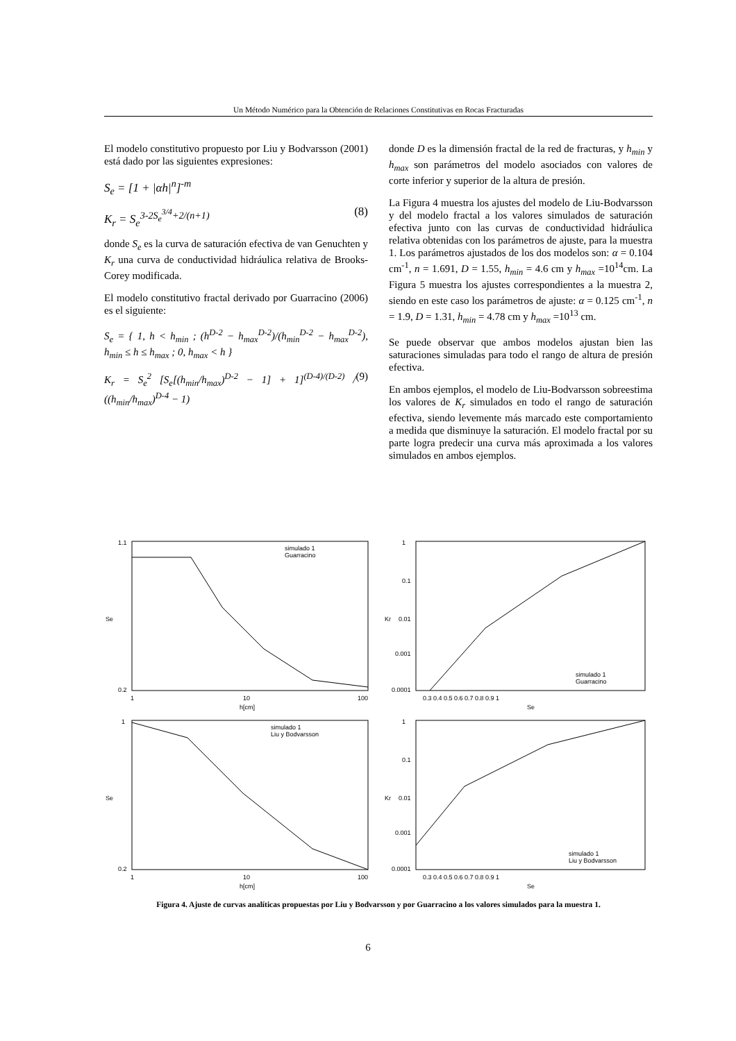Un Método Numérico para la Obtención de Relaciones Constitutivas en Rocas Fracturadas
El modelo constitutivo propuesto por Liu y Bodvarsson (2001) está dado por las siguientes expresiones:
S<sub>e</sub> = [1 + |αh|<sup>n</sup>]<sup>-m</sup>
K<sub>r</sub> = S<sub>e</sub><sup>3-2S<sub>e</sub><sup>3/4</sup>+2/(n+1)</sup> (8)
donde S<sub>e</sub> es la curva de saturación efectiva de van Genuchten y K<sub>r</sub> una curva de conductividad hidráulica relativa de Brooks-Corey modificada.
El modelo constitutivo fractal derivado por Guarracino (2006) es el siguiente:
S<sub>e</sub> = { 1, h < h<sub>min</sub> ; (h<sup>D-2</sup> − h<sub>max</sub><sup>D-2</sup>)/(h<sub>min</sub><sup>D-2</sup> − h<sub>max</sub><sup>D-2</sup>), h<sub>min</sub> ≤ h ≤ h<sub>max</sub> ; 0, h<sub>max</sub> < h }
K<sub>r</sub> = S<sub>e</sub><sup>2</sup> [S<sub>e</sub>[(h<sub>min</sub>/h<sub>max</sub>)<sup>D-2</sup> − 1] + 1]<sup>(D-4)/(D-2)</sup> / ((h<sub>min</sub>/h<sub>max</sub>)<sup>D-4</sup> − 1) (9)
donde D es la dimensión fractal de la red de fracturas, y h<sub>min</sub> y h<sub>max</sub> son parámetros del modelo asociados con valores de corte inferior y superior de la altura de presión.
La Figura 4 muestra los ajustes del modelo de Liu-Bodvarsson y del modelo fractal a los valores simulados de saturación efectiva junto con las curvas de conductividad hidráulica relativa obtenidas con los parámetros de ajuste, para la muestra 1. Los parámetros ajustados de los dos modelos son: α = 0.104 cm<sup>-1</sup>, n = 1.691, D = 1.55, h<sub>min</sub> = 4.6 cm y h<sub>max</sub> =10<sup>14</sup>cm. La Figura 5 muestra los ajustes correspondientes a la muestra 2, siendo en este caso los parámetros de ajuste: α = 0.125 cm<sup>-1</sup>, n = 1.9, D = 1.31, h<sub>min</sub> = 4.78 cm y h<sub>max</sub> =10<sup>13</sup> cm.
Se puede observar que ambos modelos ajustan bien las saturaciones simuladas para todo el rango de altura de presión efectiva.
En ambos ejemplos, el modelo de Liu-Bodvarsson sobreestima los valores de K<sub>r</sub> simulados en todo el rango de saturación efectiva, siendo levemente más marcado este comportamiento a medida que disminuye la saturación. El modelo fractal por su parte logra predecir una curva más aproximada a los valores simulados en ambos ejemplos.
1.1
0.2
1
10
100
h[cm]
Se
simulado 1
Guarracino
1
0.1
0.01
0.001
0.0001
0.3 0.4 0.5 0.6 0.7 0.8 0.9 1
Se
Kr
simulado 1
Guarracino
1
0.2
1
10
100
h[cm]
Se
simulado 1
Liu y Bodvarsson
1
0.1
0.01
0.001
0.0001
0.3 0.4 0.5 0.6 0.7 0.8 0.9 1
Se
Kr
simulado 1
Liu y Bodvarsson
Figura 4. Ajuste de curvas analíticas propuestas por Liu y Bodvarsson y por Guarracino a los valores simulados para la muestra 1.
6